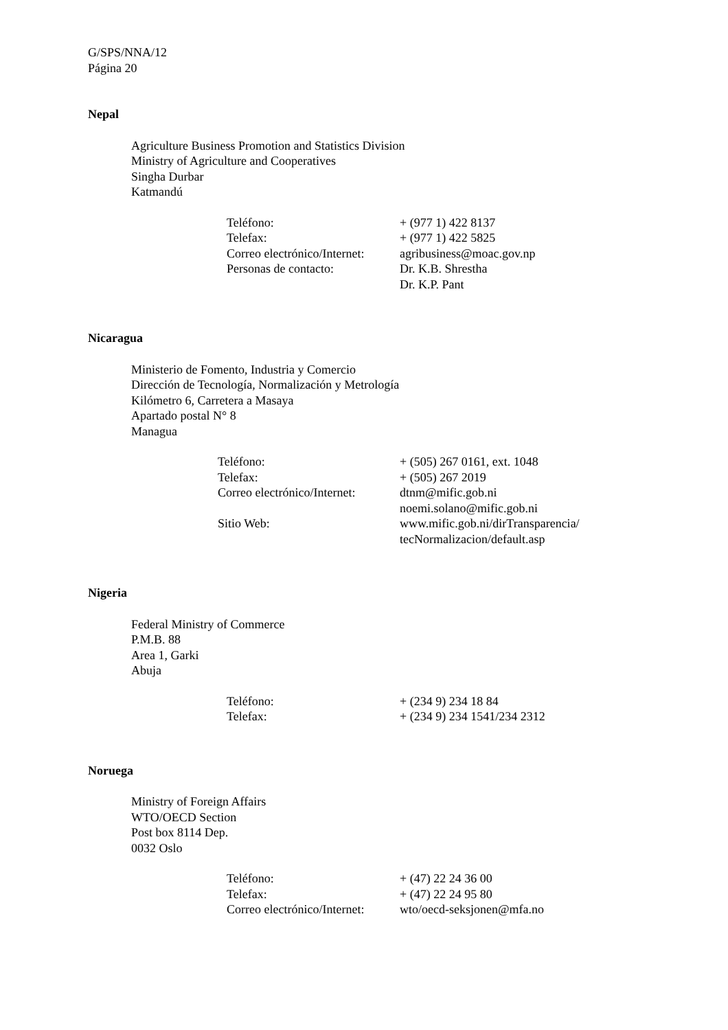G/SPS/NNA/12
Página 20
Nepal
Agriculture Business Promotion and Statistics Division
Ministry of Agriculture and Cooperatives
Singha Durbar
Katmandú
| Teléfono: | + (977 1) 422 8137 |
| Telefax: | + (977 1) 422 5825 |
| Correo electrónico/Internet: | agribusiness@moac.gov.np |
| Personas de contacto: | Dr. K.B. Shrestha Dr. K.P. Pant |
Nicaragua
Ministerio de Fomento, Industria y Comercio
Dirección de Tecnología, Normalización y Metrología
Kilómetro 6, Carretera a Masaya
Apartado postal N° 8
Managua
| Teléfono: | + (505) 267 0161, ext. 1048 |
| Telefax: | + (505) 267 2019 |
| Correo electrónico/Internet: | dtnm@mific.gob.ni noemi.solano@mific.gob.ni |
| Sitio Web: | www.mific.gob.ni/dirTransparencia/ tecNormalizacion/default.asp |
Nigeria
Federal Ministry of Commerce
P.M.B. 88
Area 1, Garki
Abuja
| Teléfono: | + (234 9) 234 18 84 |
| Telefax: | + (234 9) 234 1541/234 2312 |
Noruega
Ministry of Foreign Affairs
WTO/OECD Section
Post box 8114 Dep.
0032 Oslo
| Teléfono: | + (47) 22 24 36 00 |
| Telefax: | + (47) 22 24 95 80 |
| Correo electrónico/Internet: | wto/oecd-seksjonen@mfa.no |